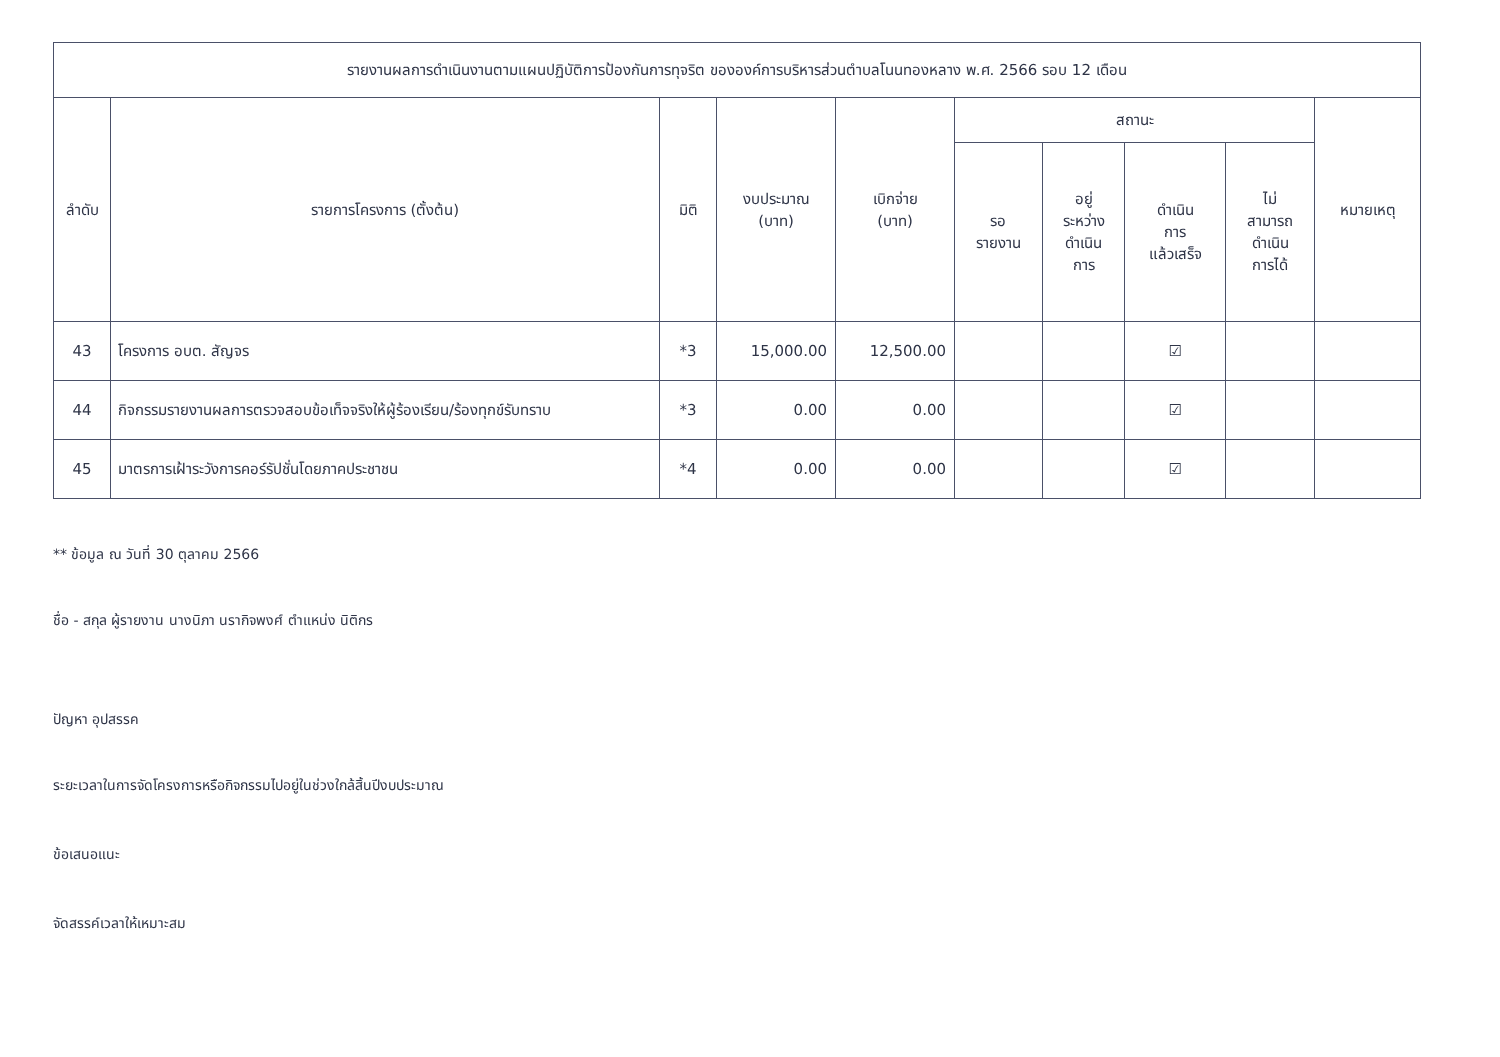| รายงานผลการดำเนินงานตามแผนปฏิบัติการป้องกันการทุจริต ขององค์การบริหารส่วนตำบลโนนทองหลาง พ.ศ. 2566 รอบ 12 เดือน | | | | | | | | | |
| --- | --- | --- | --- | --- | --- | --- | --- | --- | --- |
| ลำดับ | รายการโครงการ (ตั้งต้น) | มิติ | งบประมาณ (บาท) | เบิกจ่าย (บาท) | สถานะ | | | | หมายเหตุ |
| | | | | | รอ รายงาน | อยู่ ระหว่าง ดำเนิน การ | ดำเนิน การ แล้วเสร็จ | ไม่ สามารถ ดำเนิน การได้ | |
| 43 | โครงการ อบต. สัญจร | *3 | 15,000.00 | 12,500.00 | | | ☑ | | |
| 44 | กิจกรรมรายงานผลการตรวจสอบข้อเท็จจริงให้ผู้ร้องเรียน/ร้องทุกข์รับทราบ | *3 | 0.00 | 0.00 | | | ☑ | | |
| 45 | มาตรการเฝ้าระวังการคอร์รัปชั่นโดยภาคประชาชน | *4 | 0.00 | 0.00 | | | ☑ | | |
** ข้อมูล ณ วันที่ 30 ตุลาคม 2566
ชื่อ - สกุล ผู้รายงาน นางนิภา นรากิจพงศ์ ตำแหน่ง นิติกร
ปัญหา อุปสรรค
ระยะเวลาในการจัดโครงการหรือกิจกรรมไปอยู่ในช่วงใกล้สิ้นปีงบประมาณ
ข้อเสนอแนะ
จัดสรรค์เวลาให้เหมาะสม